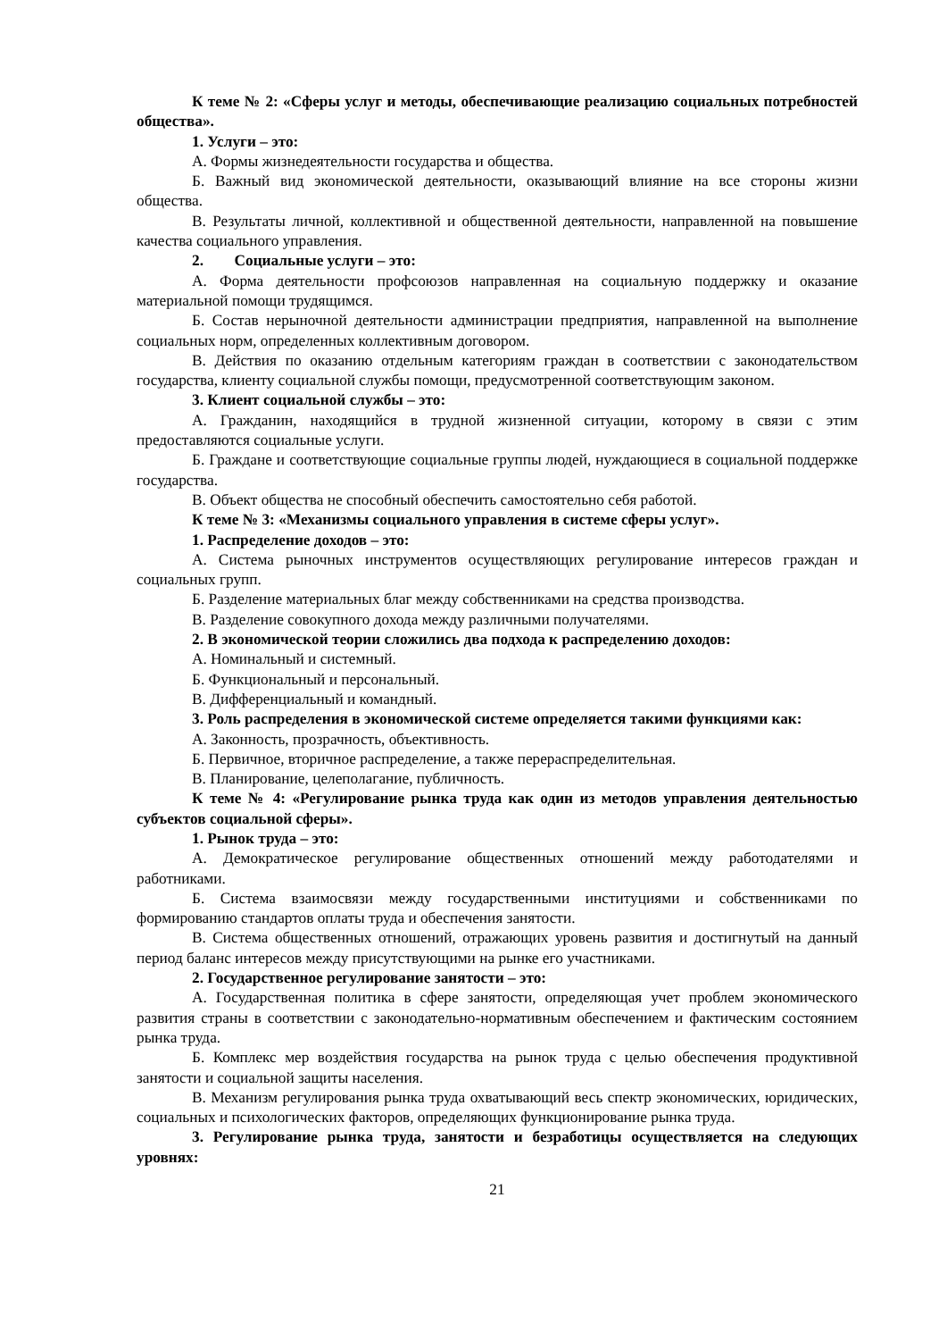К теме № 2: «Сферы услуг и методы, обеспечивающие реализацию социальных потребностей общества».
1. Услуги – это:
А. Формы жизнедеятельности государства и общества.
Б. Важный вид экономической деятельности, оказывающий влияние на все стороны жизни общества.
В. Результаты личной, коллективной и общественной деятельности, направленной на повышение качества социального управления.
2. Социальные услуги – это:
А. Форма деятельности профсоюзов направленная на социальную поддержку и оказание материальной помощи трудящимся.
Б. Состав нерыночной деятельности администрации предприятия, направленной на выполнение социальных норм, определенных коллективным договором.
В. Действия по оказанию отдельным категориям граждан в соответствии с законодательством государства, клиенту социальной службы помощи, предусмотренной соответствующим законом.
3. Клиент социальной службы – это:
А. Гражданин, находящийся в трудной жизненной ситуации, которому в связи с этим предоставляются социальные услуги.
Б. Граждане и соответствующие социальные группы людей, нуждающиеся в социальной поддержке государства.
В. Объект общества не способный обеспечить самостоятельно себя работой.
К теме № 3: «Механизмы социального управления в системе сферы услуг».
1. Распределение доходов – это:
А. Система рыночных инструментов осуществляющих регулирование интересов граждан и социальных групп.
Б. Разделение материальных благ между собственниками на средства производства.
В. Разделение совокупного дохода между различными получателями.
2. В экономической теории сложились два подхода к распределению доходов:
А. Номинальный и системный.
Б. Функциональный и персональный.
В. Дифференциальный и командный.
3. Роль распределения в экономической системе определяется такими функциями как:
А. Законность, прозрачность, объективность.
Б. Первичное, вторичное распределение, а также перераспределительная.
В. Планирование, целеполагание, публичность.
К теме № 4: «Регулирование рынка труда как один из методов управления деятельностью субъектов социальной сферы».
1. Рынок труда – это:
А. Демократическое регулирование общественных отношений между работодателями и работниками.
Б. Система взаимосвязи между государственными институциями и собственниками по формированию стандартов оплаты труда и обеспечения занятости.
В. Система общественных отношений, отражающих уровень развития и достигнутый на данный период баланс интересов между присутствующими на рынке его участниками.
2. Государственное регулирование занятости – это:
А. Государственная политика в сфере занятости, определяющая учет проблем экономического развития страны в соответствии с законодательно-нормативным обеспечением и фактическим состоянием рынка труда.
Б. Комплекс мер воздействия государства на рынок труда с целью обеспечения продуктивной занятости и социальной защиты населения.
В. Механизм регулирования рынка труда охватывающий весь спектр экономических, юридических, социальных и психологических факторов, определяющих функционирование рынка труда.
3. Регулирование рынка труда, занятости и безработицы осуществляется на следующих уровнях:
21